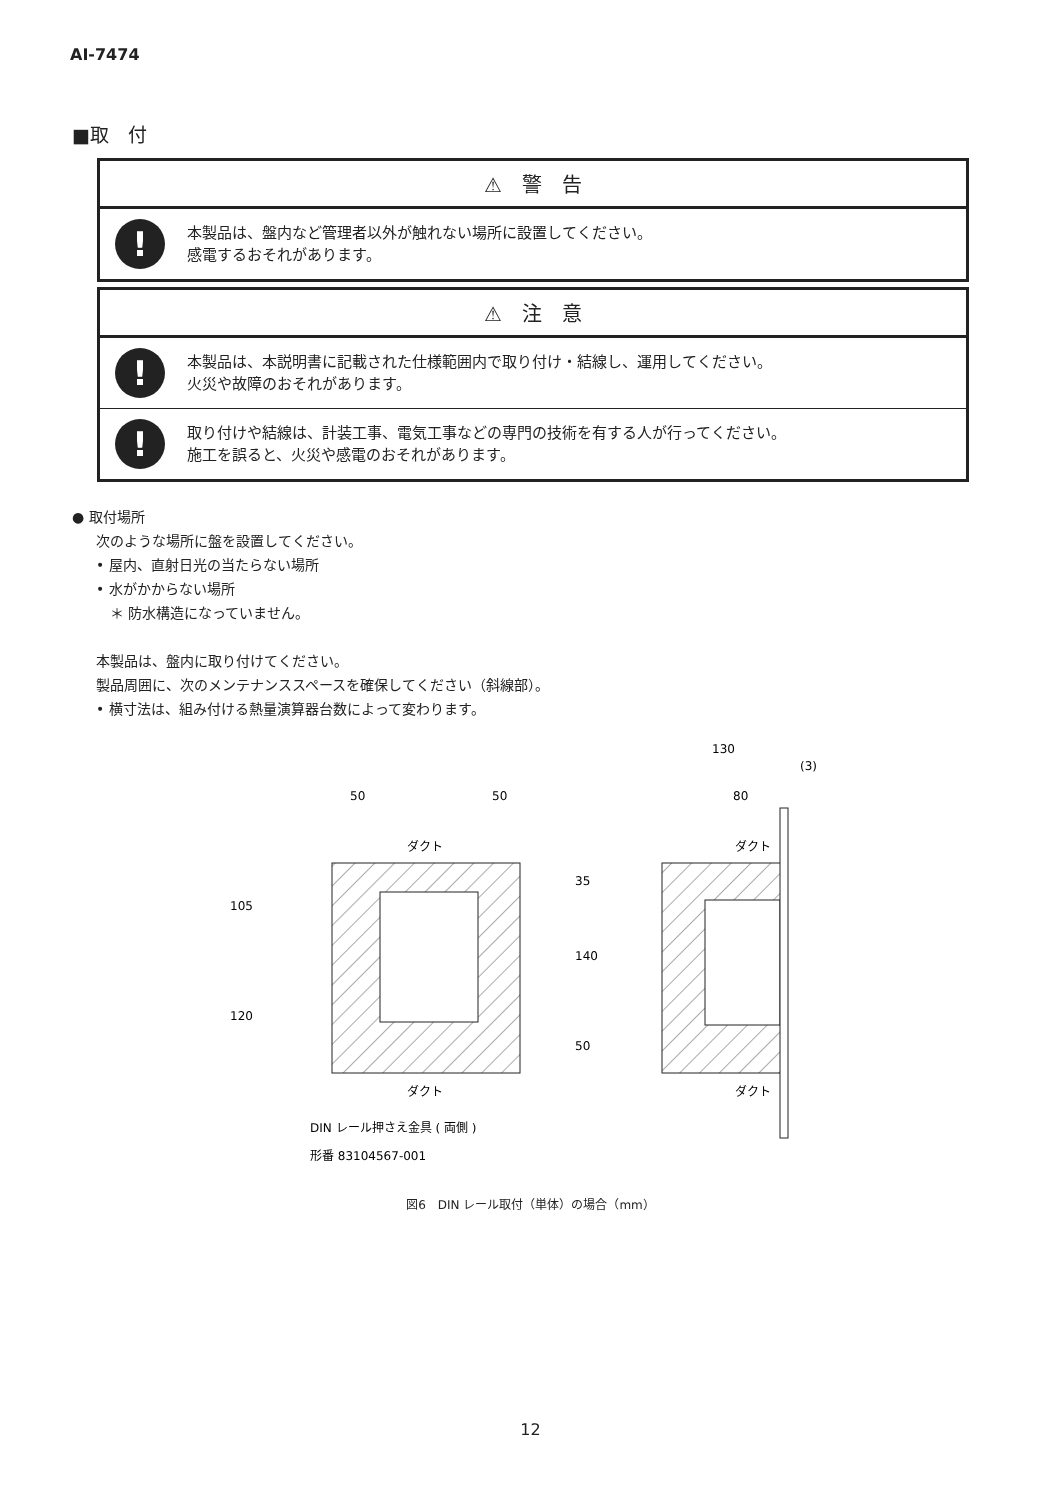AI-7474
■取　付
⚠　警　告
!
本製品は、盤内など管理者以外が触れない場所に設置してください。
感電するおそれがあります。
⚠　注　意
!
本製品は、本説明書に記載された仕様範囲内で取り付け・結線し、運用してください。
火災や故障のおそれがあります。
!
取り付けや結線は、計装工事、電気工事などの専門の技術を有する人が行ってください。
施工を誤ると、火災や感電のおそれがあります。
● 取付場所
次のような場所に盤を設置してください。
• 屋内、直射日光の当たらない場所
• 水がかからない場所
　＊ 防水構造になっていません。
本製品は、盤内に取り付けてください。
製品周囲に、次のメンテナンススペースを確保してください（斜線部）。
• 横寸法は、組み付ける熱量演算器台数によって変わります。
ダクト
ダクト
ダクト
ダクト
50
50
130
(3)
80
35
140
50
105
120
DIN レール押さえ金具 ( 両側 )
形番 83104567-001
図6　DIN レール取付（単体）の場合（mm）
12